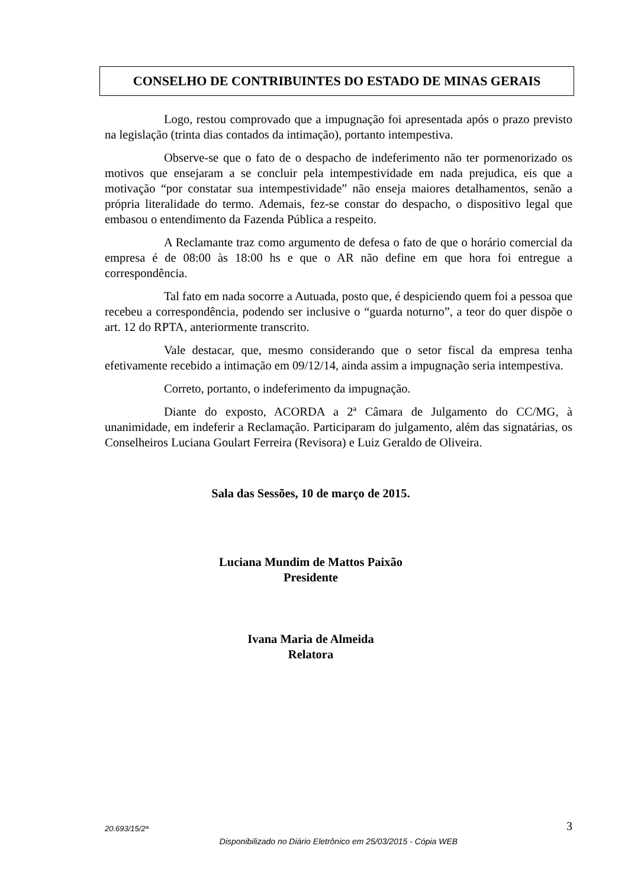CONSELHO DE CONTRIBUINTES DO ESTADO DE MINAS GERAIS
Logo, restou comprovado que a impugnação foi apresentada após o prazo previsto na legislação (trinta dias contados da intimação), portanto intempestiva.
Observe-se que o fato de o despacho de indeferimento não ter pormenorizado os motivos que ensejaram a se concluir pela intempestividade em nada prejudica, eis que a motivação “por constatar sua intempestividade” não enseja maiores detalhamentos, senão a própria literalidade do termo. Ademais, fez-se constar do despacho, o dispositivo legal que embasou o entendimento da Fazenda Pública a respeito.
A Reclamante traz como argumento de defesa o fato de que o horário comercial da empresa é de 08:00 às 18:00 hs e que o AR não define em que hora foi entregue a correspondência.
Tal fato em nada socorre a Autuada, posto que, é despiciendo quem foi a pessoa que recebeu a correspondência, podendo ser inclusive o “guarda noturno”, a teor do quer dispõe o art. 12 do RPTA, anteriormente transcrito.
Vale destacar, que, mesmo considerando que o setor fiscal da empresa tenha efetivamente recebido a intimação em 09/12/14, ainda assim a impugnação seria intempestiva.
Correto, portanto, o indeferimento da impugnação.
Diante do exposto, ACORDA a 2ª Câmara de Julgamento do CC/MG, à unanimidade, em indeferir a Reclamação. Participaram do julgamento, além das signatárias, os Conselheiros Luciana Goulart Ferreira (Revisora) e Luiz Geraldo de Oliveira.
Sala das Sessões, 10 de março de 2015.
Luciana Mundim de Mattos Paixão
Presidente
Ivana Maria de Almeida
Relatora
20.693/15/2ª 3
Disponibilizado no Diário Eletrônico em 25/03/2015 - Cópia WEB